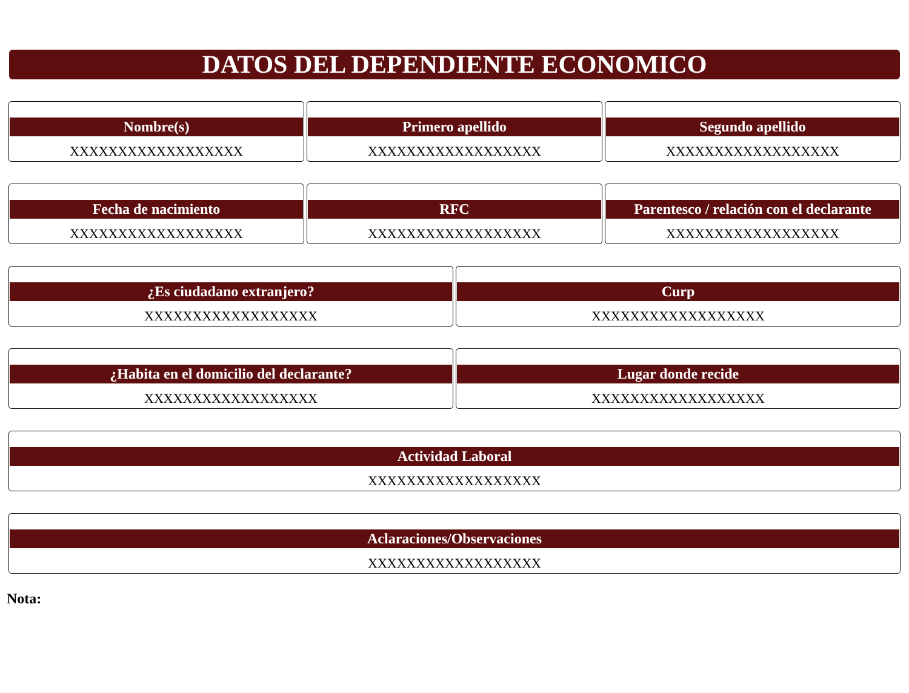DATOS DEL DEPENDIENTE ECONOMICO
Nombre(s)
XXXXXXXXXXXXXXXXXX
Primero apellido
XXXXXXXXXXXXXXXXXX
Segundo apellido
XXXXXXXXXXXXXXXXXX
Fecha de nacimiento
XXXXXXXXXXXXXXXXXX
RFC
XXXXXXXXXXXXXXXXXX
Parentesco / relación con el declarante
XXXXXXXXXXXXXXXXXX
¿Es ciudadano extranjero?
XXXXXXXXXXXXXXXXXX
Curp
XXXXXXXXXXXXXXXXXX
¿Habita en el domicilio del declarante?
XXXXXXXXXXXXXXXXXX
Lugar donde recide
XXXXXXXXXXXXXXXXXX
Actividad Laboral
XXXXXXXXXXXXXXXXXX
Aclaraciones/Observaciones
XXXXXXXXXXXXXXXXXX
Nota: